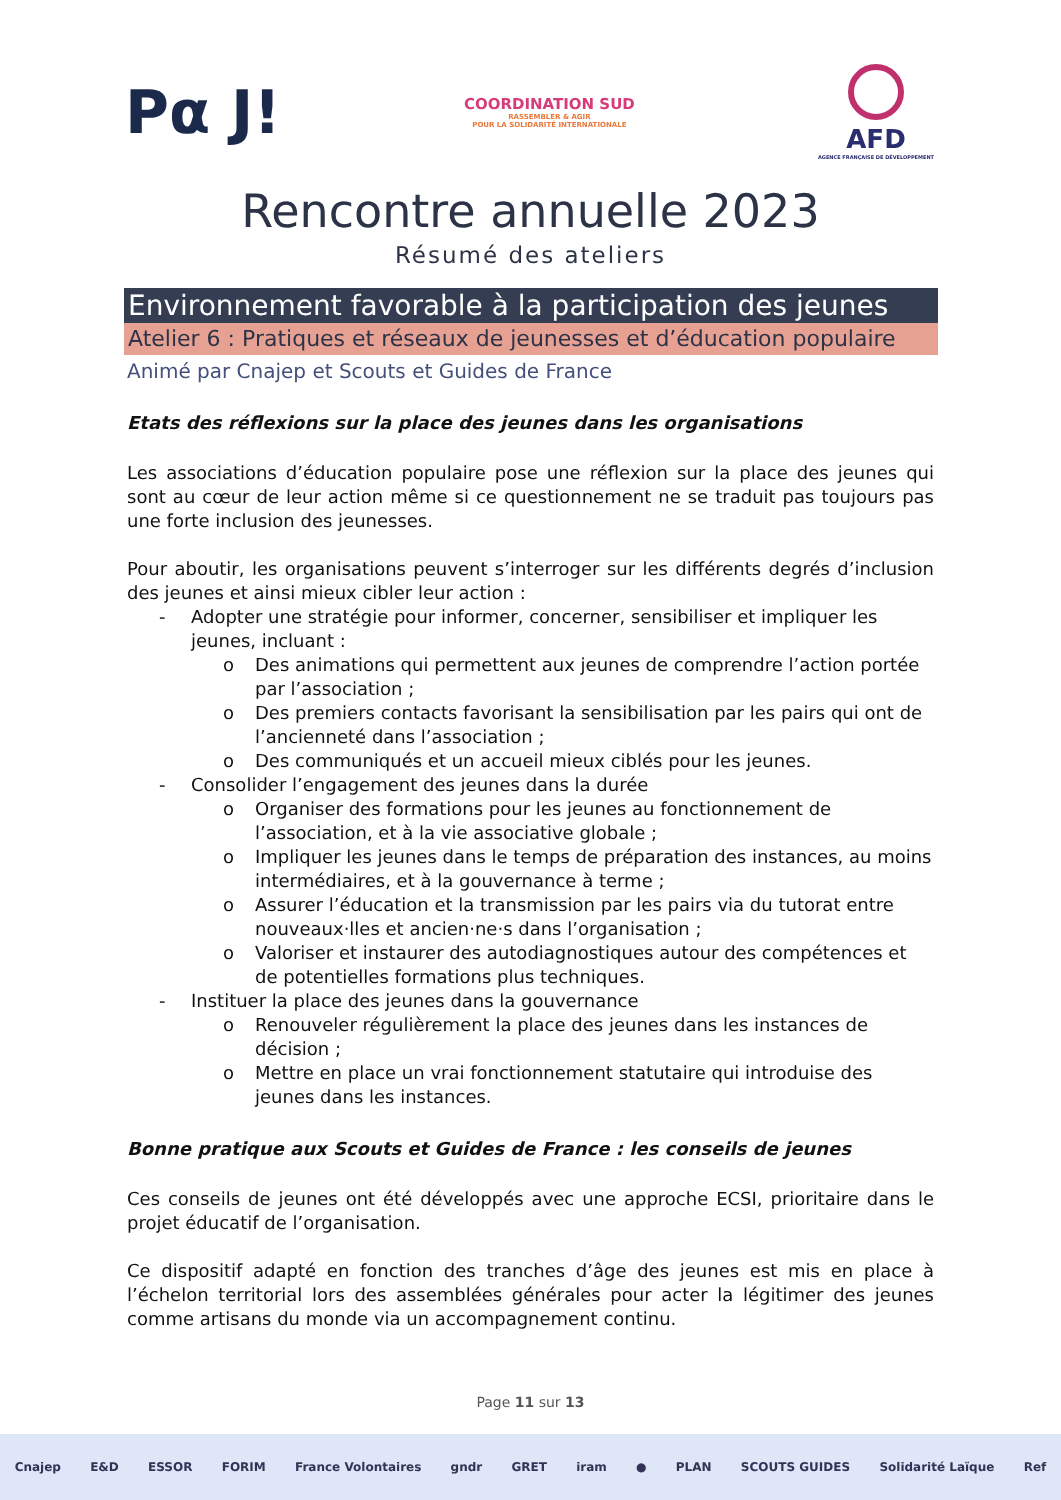Pα J!
COORDINATION SUD
RASSEMBLER & AGIR
POUR LA SOLIDARITÉ INTERNATIONALE
AFD
AGENCE FRANÇAISE DE DÉVELOPPEMENT
Rencontre annuelle 2023
Résumé des ateliers
Environnement favorable à la participation des jeunes
Atelier 6 : Pratiques et réseaux de jeunesses et d’éducation populaire
Animé par Cnajep et Scouts et Guides de France
Etats des réflexions sur la place des jeunes dans les organisations
Les associations d’éducation populaire pose une réflexion sur la place des jeunes qui sont au cœur de leur action même si ce questionnement ne se traduit pas toujours pas une forte inclusion des jeunesses.
Pour aboutir, les organisations peuvent s’interroger sur les différents degrés d’inclusion des jeunes et ainsi mieux cibler leur action :
- Adopter une stratégie pour informer, concerner, sensibiliser et impliquer les jeunes, incluant :
o Des animations qui permettent aux jeunes de comprendre l’action portée par l’association ;
o Des premiers contacts favorisant la sensibilisation par les pairs qui ont de l’ancienneté dans l’association ;
o Des communiqués et un accueil mieux ciblés pour les jeunes.
- Consolider l’engagement des jeunes dans la durée
o Organiser des formations pour les jeunes au fonctionnement de l’association, et à la vie associative globale ;
o Impliquer les jeunes dans le temps de préparation des instances, au moins intermédiaires, et à la gouvernance à terme ;
o Assurer l’éducation et la transmission par les pairs via du tutorat entre nouveaux·lles et ancien·ne·s dans l’organisation ;
o Valoriser et instaurer des autodiagnostiques autour des compétences et de potentielles formations plus techniques.
- Instituer la place des jeunes dans la gouvernance
o Renouveler régulièrement la place des jeunes dans les instances de décision ;
o Mettre en place un vrai fonctionnement statutaire qui introduise des jeunes dans les instances.
Bonne pratique aux Scouts et Guides de France : les conseils de jeunes
Ces conseils de jeunes ont été développés avec une approche ECSI, prioritaire dans le projet éducatif de l’organisation.
Ce dispositif adapté en fonction des tranches d’âge des jeunes est mis en place à l’échelon territorial lors des assemblées générales pour acter la légitimer des jeunes comme artisans du monde via un accompagnement continu.
Page 11 sur 13
Cnajep E&D ESSOR FORIM France Volontaires gndr GRET iram ● PLAN SCOUTS GUIDES Solidarité Laïque Ref